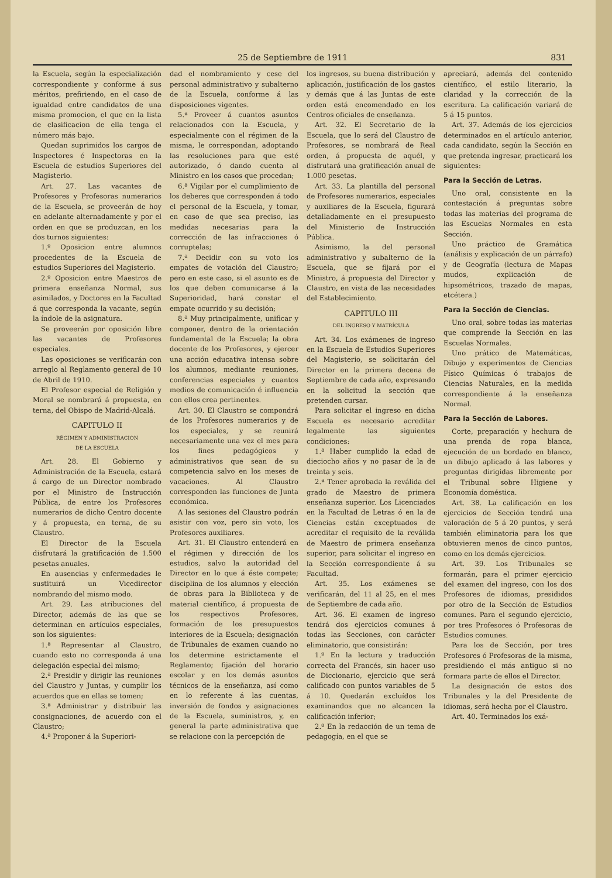25 de Septiembre de 1911 831
la Escuela, según la especialización correspondiente y conforme á sus méritos, prefiriendo, en el caso de igualdad entre candidatos de una misma promocion, el que en la lista de clasificacion de ella tenga el número más bajo.
Quedan suprimidos los cargos de Inspectores é Inspectoras en la Escuela de estudios Superiores del Magisterio.
Art. 27. Las vacantes de Profesores y Profesoras numerarios de la Escuela, se proveerán de hoy en adelante alternadamente y por el orden en que se produzcan, en los dos turnos siguientes:
1.º Oposicion entre alumnos procedentes de la Escuela de estudios Superiores del Magisterio.
2.º Oposicion entre Maestros de primera enseñanza Normal, sus asimilados, y Doctores en la Facultad á que corresponda la vacante, según la índole de la asignatura.
Se proveerán por oposición libre las vacantes de Profesores especiales.
Las oposiciones se verificarán con arreglo al Reglamento general de 10 de Abril de 1910.
El Profesor especial de Religión y Moral se nombrará á propuesta, en terna, del Obispo de Madrid-Alcalá.
CAPITULO II
RÉGIMEN Y ADMINISTRACIÓN
DE LA ESCUELA
Art. 28. El Gobierno y Administración de la Escuela, estará á cargo de un Director nombrado por el Ministro de Instrucción Pública, de entre los Profesores numerarios de dicho Centro docente y á propuesta, en terna, de su Claustro.
El Director de la Escuela disfrutará la gratificación de 1.500 pesetas anuales.
En ausencias y enfermedades le sustituirá un Vicedirector nombrando del mismo modo.
Art. 29. Las atribuciones del Director, además de las que se determinan en artículos especiales, son los siguientes:
1.ª Representar al Claustro, cuando esto no corresponda á una delegación especial del mismo;
2.ª Presidir y dirigir las reuniones del Claustro y Juntas, y cumplir los acuerdos que en ellas se tomen;
3.ª Administrar y distribuir las consignaciones, de acuerdo con el Claustro;
4.ª Proponer á la Superiori-
dad el nombramiento y cese del personal administrativo y subalterno de la Escuela, conforme á las disposiciones vigentes.
5.ª Proveer á cuantos asuntos relacionados con la Escuela, y especialmente con el régimen de la misma, le correspondan, adoptando las resoluciones para que esté autorizado, ó dando cuenta al Ministro en los casos que procedan;
6.ª Vigilar por el cumplimiento de los deberes que corresponden á todo el personal de la Escuela, y tomar, en caso de que sea preciso, las medidas necesarias para la corrección de las infracciones ó corruptelas;
7.ª Decidir con su voto los empates de votación del Claustro; pero en este caso, si el asunto es de los que deben comunicarse á la Superioridad, hará constar el empate ocurrido y su decisión;
8.ª Muy principalmente, unificar y componer, dentro de la orientación fundamental de la Escuela; la obra docente de los Profesores, y ejercer una acción educativa intensa sobre los alumnos, mediante reuniones, conferencias especiales y cuantos medios de comunicación é influencia con ellos crea pertinentes.
Art. 30. El Claustro se compondrá de los Profesores numerarios y de los especiales, y se reunirá necesariamente una vez el mes para los fines pedagógicos y administrativos que sean de su competencia salvo en los meses de vacaciones. Al Claustro corresponden las funciones de Junta económica.
A las sesiones del Claustro podrán asistir con voz, pero sin voto, los Profesores auxiliares.
Art. 31. El Claustro entenderá en el régimen y dirección de los estudios, salvo la autoridad del Director en lo que á éste compete; disciplina de los alumnos y elección de obras para la Biblioteca y de material científico, á propuesta de los respectivos Profesores, formación de los presupuestos interiores de la Escuela; designación de Tribunales de examen cuando no los determine estrictamente el Reglamento; fijación del horario escolar y en los demás asuntos técnicos de la enseñanza, así como en lo referente á las cuentas, inversión de fondos y asignaciones de la Escuela, suministros, y, en general la parte administrativa que se relacione con la percepción de
los ingresos, su buena distribución y aplicación, justificación de los gastos y demás que á las Juntas de este orden está encomendado en los Centros oficiales de enseñanza.
Art. 32. El Secretario de la Escuela, que lo será del Claustro de Profesores, se nombrará de Real orden, á propuesta de aquél, y disfrutará una gratificación anual de 1.000 pesetas.
Art. 33. La plantilla del personal de Profesores numerarios, especiales y auxiliares de la Escuela, figurará detalladamente en el presupuesto del Ministerio de Instrucción Pública.
Asimismo, la del personal administrativo y subalterno de la Escuela, que se fijará por el Ministro, á propuesta del Director y Claustro, en vista de las necesidades del Establecimiento.
CAPITULO III
DEL INGRESO Y MATRÍCULA
Art. 34. Los exámenes de ingreso en la Escuela de Estudios Superiores del Magisterio, se solicitarán del Director en la primera decena de Septiembre de cada año, expresando en la solicitud la sección que pretenden cursar.
Para solicitar el ingreso en dicha Escuela es necesario acreditar legalmente las siguientes condiciones:
1.ª Haber cumplido la edad de dieciocho años y no pasar de la de treinta y seis.
2.ª Tener aprobada la reválida del grado de Maestro de primera enseñanza superior. Los Licenciados en la Facultad de Letras ó en la de Ciencias están exceptuados de acreditar el requisito de la reválida de Maestro de primera enseñanza superior, para solicitar el ingreso en la Sección correspondiente á su Facultad.
Art. 35. Los exámenes se verificarán, del 11 al 25, en el mes de Septiembre de cada año.
Art. 36. El examen de ingreso tendrá dos ejercicios comunes á todas las Secciones, con carácter eliminatorio, que consistirán:
1.º En la lectura y traducción correcta del Francés, sin hacer uso de Diccionario, ejercicio que será calificado con puntos variables de 5 á 10. Quedarán excluídos los examinandos que no alcancen la calificación inferior;
2.º En la redacción de un tema de pedagogía, en el que se
apreciará, además del contenido científico, el estilo literario, la claridad y la corrección de la escritura. La calificación variará de 5 á 15 puntos.
Art. 37. Además de los ejercicios determinados en el artículo anterior, cada candidato, según la Sección en que pretenda ingresar, practicará los siguientes:
Para la Sección de Letras.
Uno oral, consistente en la contestación á preguntas sobre todas las materias del programa de las Escuelas Normales en esta Sección.
Uno práctico de Gramática (análisis y explicación de un párrafo) y de Geografía (lectura de Mapas mudos, explicación de hipsométricos, trazado de mapas, etcétera.)
Para la Sección de Ciencias.
Uno oral, sobre todas las materias que comprende la Sección en las Escuelas Normales.
Uno prático de Matemáticas, Dibujo y experimentos de Ciencias Físico Químicas ó trabajos de Ciencias Naturales, en la medida correspondiente á la enseñanza Normal.
Para la Sección de Labores.
Corte, preparación y hechura de una prenda de ropa blanca, ejecución de un bordado en blanco, un dibujo aplicado á las labores y preguntas dirigidas libremente por el Tribunal sobre Higiene y Economía doméstica.
Art. 38. La calificación en los ejercicios de Sección tendrá una valoración de 5 á 20 puntos, y será también eliminatoria para los que obtuvieren menos de cinco puntos, como en los demás ejercicios.
Art. 39. Los Tribunales se formarán, para el primer ejercicio del examen del ingreso, con los dos Profesores de idiomas, presididos por otro de la Sección de Estudios comunes. Para el segundo ejercicio, por tres Profesores ó Profesoras de Estudios comunes.
Para los de Sección, por tres Profesores ó Profesoras de la misma, presidiendo el más antiguo si no formara parte de ellos el Director.
La designación de estos dos Tribunales y la del Presidente de idiomas, será hecha por el Claustro.
Art. 40. Terminados los exá-